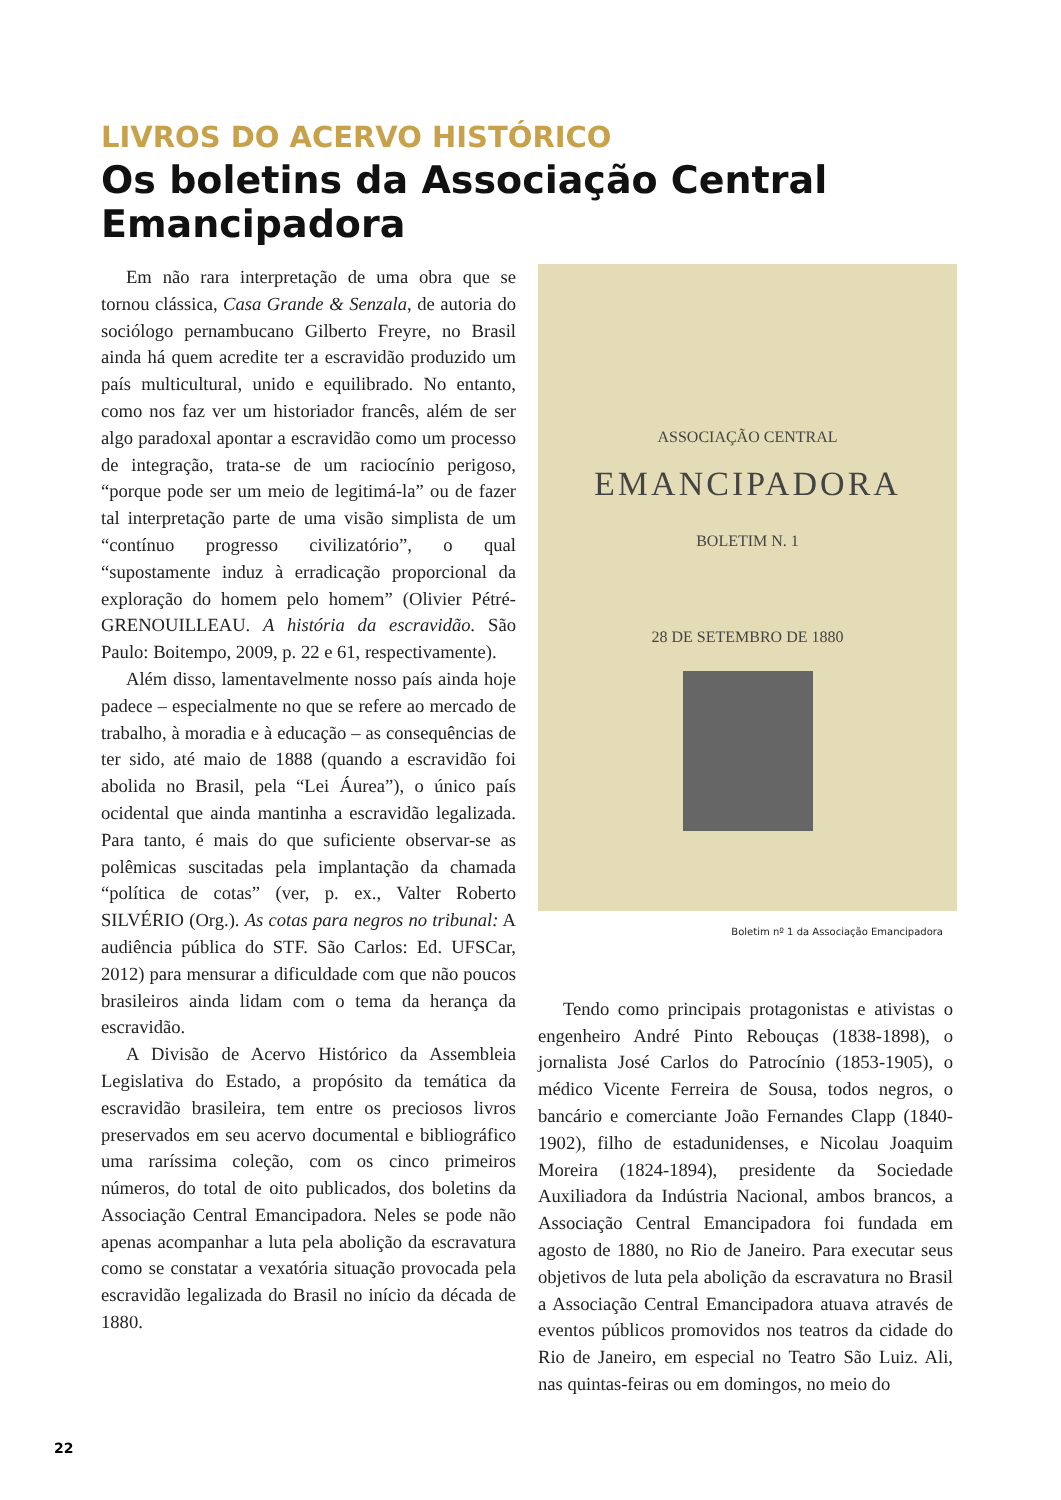LIVROS DO ACERVO HISTÓRICO
Os boletins da Associação Central Emancipadora
Em não rara interpretação de uma obra que se tornou clássica, Casa Grande & Senzala, de autoria do sociólogo pernambucano Gilberto Freyre, no Brasil ainda há quem acredite ter a escravidão produzido um país multicultural, unido e equilibrado. No entanto, como nos faz ver um historiador francês, além de ser algo paradoxal apontar a escravidão como um processo de integração, trata-se de um raciocínio perigoso, “porque pode ser um meio de legitimá-la” ou de fazer tal interpretação parte de uma visão simplista de um “contínuo progresso civilizatório”, o qual “supostamente induz à erradicação proporcional da exploração do homem pelo homem” (Olivier Pétré-GRENOUILLEAU. A história da escravidão. São Paulo: Boitempo, 2009, p. 22 e 61, respectivamente).
Além disso, lamentavelmente nosso país ainda hoje padece – especialmente no que se refere ao mercado de trabalho, à moradia e à educação – as consequências de ter sido, até maio de 1888 (quando a escravidão foi abolida no Brasil, pela “Lei Áurea”), o único país ocidental que ainda mantinha a escravidão legalizada. Para tanto, é mais do que suficiente observar-se as polêmicas suscitadas pela implantação da chamada “política de cotas” (ver, p. ex., Valter Roberto SILVÉRIO (Org.). As cotas para negros no tribunal: A audiência pública do STF. São Carlos: Ed. UFSCar, 2012) para mensurar a dificuldade com que não poucos brasileiros ainda lidam com o tema da herança da escravidão.
A Divisão de Acervo Histórico da Assembleia Legislativa do Estado, a propósito da temática da escravidão brasileira, tem entre os preciosos livros preservados em seu acervo documental e bibliográfico uma raríssima coleção, com os cinco primeiros números, do total de oito publicados, dos boletins da Associação Central Emancipadora. Neles se pode não apenas acompanhar a luta pela abolição da escravatura como se constatar a vexatória situação provocada pela escravidão legalizada do Brasil no início da década de 1880.
ASSOCIAÇÃO CENTRAL
EMANCIPADORA
BOLETIM N. 1
28 DE SETEMBRO DE 1880
Boletim nº 1 da Associação Emancipadora
Tendo como principais protagonistas e ativistas o engenheiro André Pinto Rebouças (1838-1898), o jornalista José Carlos do Patrocínio (1853-1905), o médico Vicente Ferreira de Sousa, todos negros, o bancário e comerciante João Fernandes Clapp (1840-1902), filho de estadunidenses, e Nicolau Joaquim Moreira (1824-1894), presidente da Sociedade Auxiliadora da Indústria Nacional, ambos brancos, a Associação Central Emancipadora foi fundada em agosto de 1880, no Rio de Janeiro. Para executar seus objetivos de luta pela abolição da escravatura no Brasil a Associação Central Emancipadora atuava através de eventos públicos promovidos nos teatros da cidade do Rio de Janeiro, em especial no Teatro São Luiz. Ali, nas quintas-feiras ou em domingos, no meio do
22